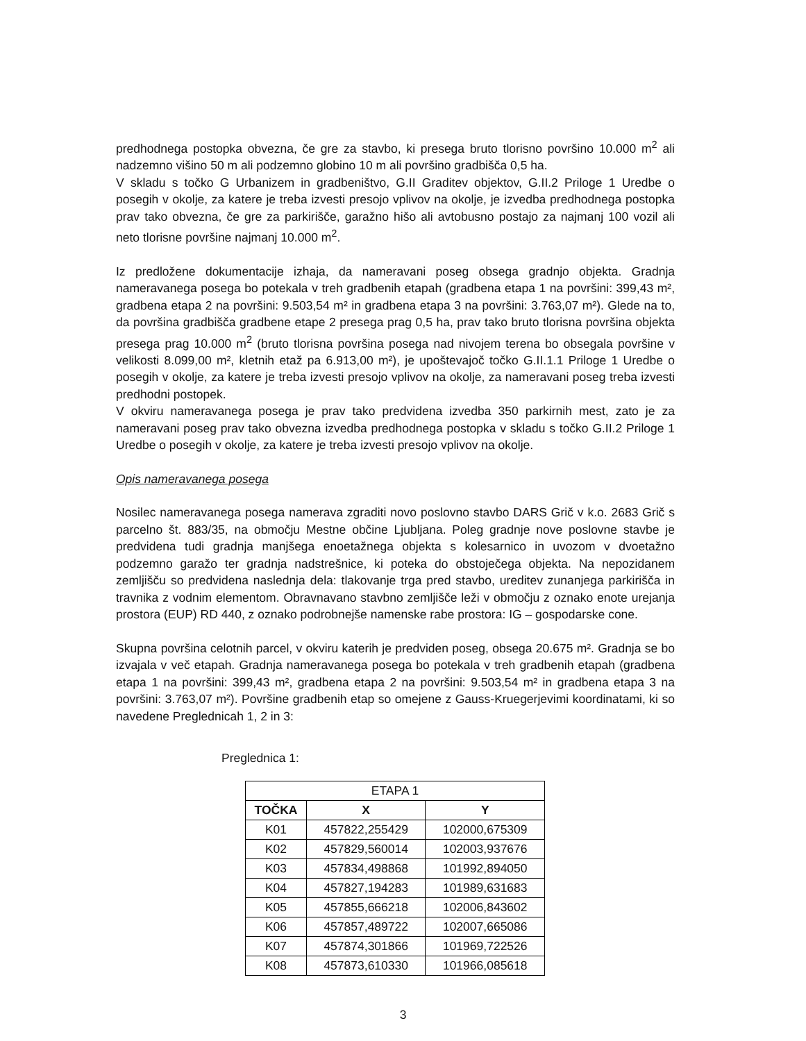predhodnega postopka obvezna, če gre za stavbo, ki presega bruto tlorisno površino 10.000 m<sup>2</sup> ali nadzemno višino 50 m ali podzemno globino 10 m ali površino gradbišča 0,5 ha.
V skladu s točko G Urbanizem in gradbeništvo, G.II Graditev objektov, G.II.2 Priloge 1 Uredbe o posegih v okolje, za katere je treba izvesti presojo vplivov na okolje, je izvedba predhodnega postopka prav tako obvezna, če gre za parkirišče, garažno hišo ali avtobusno postajo za najmanj 100 vozil ali neto tlorisne površine najmanj 10.000 m<sup>2</sup>.
Iz predložene dokumentacije izhaja, da nameravani poseg obsega gradnjo objekta. Gradnja nameravanega posega bo potekala v treh gradbenih etapah (gradbena etapa 1 na površini: 399,43 m², gradbena etapa 2 na površini: 9.503,54 m² in gradbena etapa 3 na površini: 3.763,07 m²). Glede na to, da površina gradbišča gradbene etape 2 presega prag 0,5 ha, prav tako bruto tlorisna površina objekta presega prag 10.000 m<sup>2</sup> (bruto tlorisna površina posega nad nivojem terena bo obsegala površine v velikosti 8.099,00 m², kletnih etaž pa 6.913,00 m²), je upoštevajoč točko G.II.1.1 Priloge 1 Uredbe o posegih v okolje, za katere je treba izvesti presojo vplivov na okolje, za nameravani poseg treba izvesti predhodni postopek.
V okviru nameravanega posega je prav tako predvidena izvedba 350 parkirnih mest, zato je za nameravani poseg prav tako obvezna izvedba predhodnega postopka v skladu s točko G.II.2 Priloge 1 Uredbe o posegih v okolje, za katere je treba izvesti presojo vplivov na okolje.
Opis nameravanega posega
Nosilec nameravanega posega namerava zgraditi novo poslovno stavbo DARS Grič v k.o. 2683 Grič s parcelno št. 883/35, na območju Mestne občine Ljubljana. Poleg gradnje nove poslovne stavbe je predvidena tudi gradnja manjšega enoetažnega objekta s kolesarnico in uvozom v dvoetažno podzemno garažo ter gradnja nadstrešnice, ki poteka do obstoječega objekta. Na nepozidanem zemljišču so predvidena naslednja dela: tlakovanje trga pred stavbo, ureditev zunanjega parkirišča in travnika z vodnim elementom. Obravnavano stavbno zemljišče leži v območju z oznako enote urejanja prostora (EUP) RD 440, z oznako podrobnejše namenske rabe prostora: IG – gospodarske cone.
Skupna površina celotnih parcel, v okviru katerih je predviden poseg, obsega 20.675 m². Gradnja se bo izvajala v več etapah. Gradnja nameravanega posega bo potekala v treh gradbenih etapah (gradbena etapa 1 na površini: 399,43 m², gradbena etapa 2 na površini: 9.503,54 m² in gradbena etapa 3 na površini: 3.763,07 m²). Površine gradbenih etap so omejene z Gauss-Kruegerjevimi koordinatami, ki so navedene Preglednicah 1, 2 in 3:
Preglednica 1:
| ETAPA 1 | | |
| --- | --- | --- |
| TOČKA | X | Y |
| K01 | 457822,255429 | 102000,675309 |
| K02 | 457829,560014 | 102003,937676 |
| K03 | 457834,498868 | 101992,894050 |
| K04 | 457827,194283 | 101989,631683 |
| K05 | 457855,666218 | 102006,843602 |
| K06 | 457857,489722 | 102007,665086 |
| K07 | 457874,301866 | 101969,722526 |
| K08 | 457873,610330 | 101966,085618 |
3